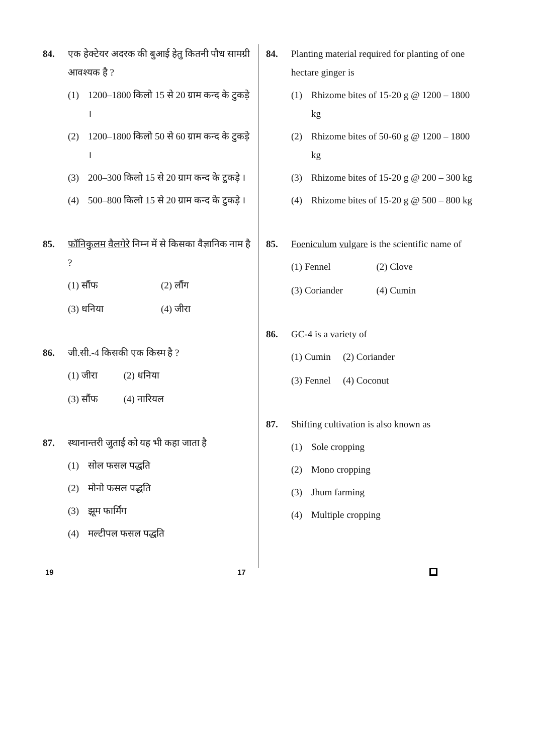84. एक हेक्टेयर अदरक की बुआई हेतु कितनी पौध सामग्री आवश्यक है ?
(1) 1200–1800 किलो 15 से 20 ग्राम कन्द के टुकड़े ।
(2) 1200–1800 किलो 50 से 60 ग्राम कन्द के टुकड़े ।
(3) 200–300 किलो 15 से 20 ग्राम कन्द के टुकड़े ।
(4) 500–800 किलो 15 से 20 ग्राम कन्द के टुकड़े ।
85. फॉनिकुलम वैलगेरे निम्न में से किसका वैज्ञानिक नाम है ?
(1) सौंफ (2) लौंग (3) धनिया (4) जीरा
86. जी.सी.-4 किसकी एक किस्म है ?
(1) जीरा (2) धनिया (3) सौंफ (4) नारियल
87. स्थानान्तरी जुताई को यह भी कहा जाता है
(1) सोल फसल पद्धति
(2) मोनो फसल पद्धति
(3) झूम फार्मिंग
(4) मल्टीपल फसल पद्धति
84. Planting material required for planting of one hectare ginger is
(1) Rhizome bites of 15-20 g @ 1200 – 1800 kg
(2) Rhizome bites of 50-60 g @ 1200 – 1800 kg
(3) Rhizome bites of 15-20 g @ 200 – 300 kg
(4) Rhizome bites of 15-20 g @ 500 – 800 kg
85. Foeniculum vulgare is the scientific name of
(1) Fennel (2) Clove (3) Coriander (4) Cumin
86. GC-4 is a variety of
(1) Cumin (2) Coriander (3) Fennel (4) Coconut
87. Shifting cultivation is also known as
(1) Sole cropping
(2) Mono cropping
(3) Jhum farming
(4) Multiple cropping
19 17